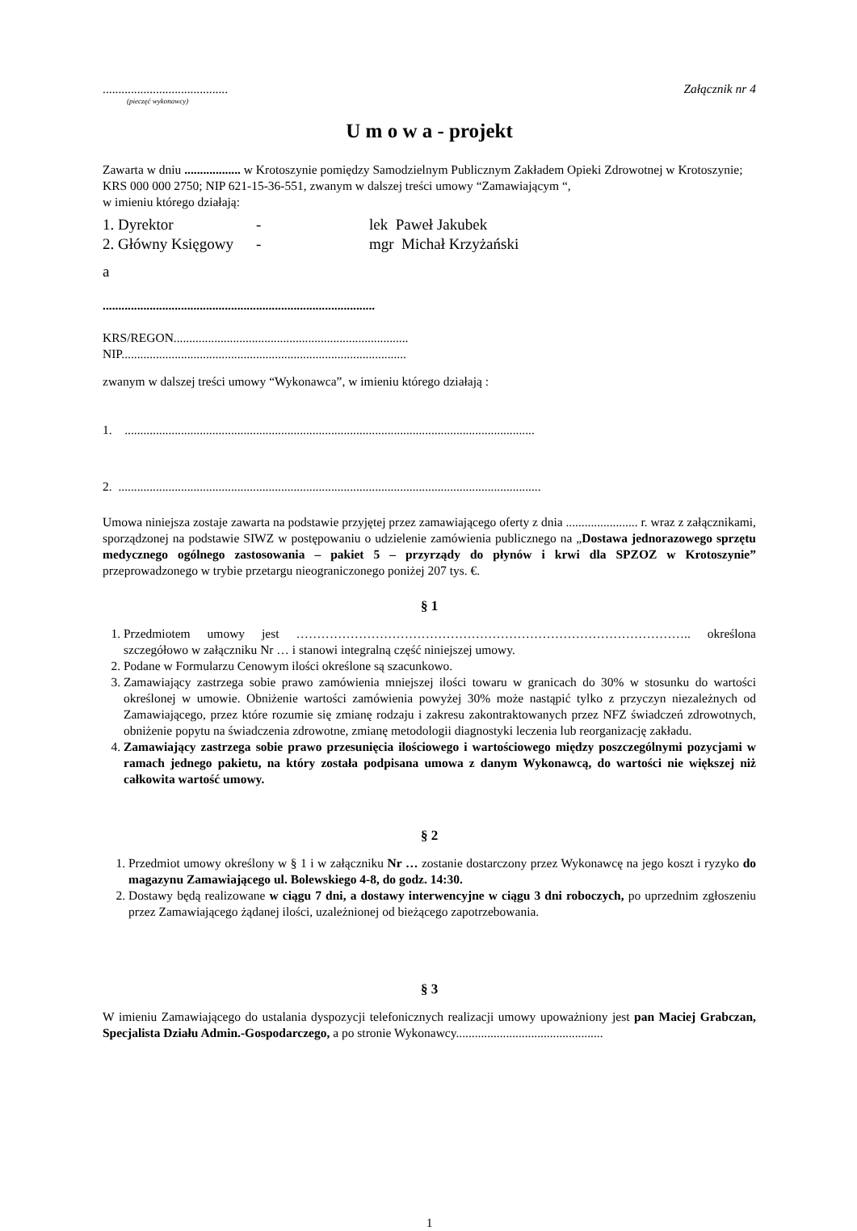........................................ Załącznik nr 4
(pieczęć wykonawcy)
U m o w a - projekt
Zawarta w dniu .................. w Krotoszynie pomiędzy Samodzielnym Publicznym Zakładem Opieki Zdrowotnej w Krotoszynie; KRS 000 000 2750; NIP 621-15-36-551, zwanym w dalszej treści umowy “Zamawiającym “,
w imieniu którego działają:
1. Dyrektor - lek Paweł Jakubek
2. Główny Księgowy - mgr Michał Krzyżański
a
.......................................................................................
KRS/REGON...........................................................................
NIP...........................................................................................
zwanym w dalszej treści umowy “Wykonawca”, w imieniu którego działają :
1. ...................................................................................................................................
2. .......................................................................................................................................
Umowa niniejsza zostaje zawarta na podstawie przyjętej przez zamawiającego oferty z dnia ....................... r. wraz z załącznikami, sporządzonej na podstawie SIWZ w postępowaniu o udzielenie zamówienia publicznego na „Dostawa jednorazowego sprzętu medycznego ogólnego zastosowania – pakiet 5 – przyrządy do płynów i krwi dla SPZOZ w Krotoszynie” przeprowadzonego w trybie przetargu nieograniczonego poniżej 207 tys. €.
§ 1
1. Przedmiotem umowy jest ………………………………………………………………………………….. określona szczegółowo w załączniku Nr … i stanowi integralną część niniejszej umowy.
2. Podane w Formularzu Cenowym ilości określone są szacunkowo.
3. Zamawiający zastrzega sobie prawo zamówienia mniejszej ilości towaru w granicach do 30% w stosunku do wartości określonej w umowie. Obniżenie wartości zamówienia powyżej 30% może nastąpić tylko z przyczyn niezależnych od Zamawiającego, przez które rozumie się zmianę rodzaju i zakresu zakontraktowanych przez NFZ świadczeń zdrowotnych, obniżenie popytu na świadczenia zdrowotne, zmianę metodologii diagnostyki leczenia lub reorganizację zakładu.
4. Zamawiający zastrzega sobie prawo przesunięcia ilościowego i wartościowego między poszczególnymi pozycjami w ramach jednego pakietu, na który została podpisana umowa z danym Wykonawcą, do wartości nie większej niż całkowita wartość umowy.
§ 2
1. Przedmiot umowy określony w § 1 i w załączniku Nr … zostanie dostarczony przez Wykonawcę na jego koszt i ryzyko do magazynu Zamawiającego ul. Bolewskiego 4-8, do godz. 14:30.
2. Dostawy będą realizowane w ciągu 7 dni, a dostawy interwencyjne w ciągu 3 dni roboczych, po uprzednim zgłoszeniu przez Zamawiającego żądanej ilości, uzależnionej od bieżącego zapotrzebowania.
§ 3
W imieniu Zamawiającego do ustalania dyspozycji telefonicznych realizacji umowy upoważniony jest pan Maciej Grabczan, Specjalista Działu Admin.-Gospodarczego, a po stronie Wykonawcy...............................................
1